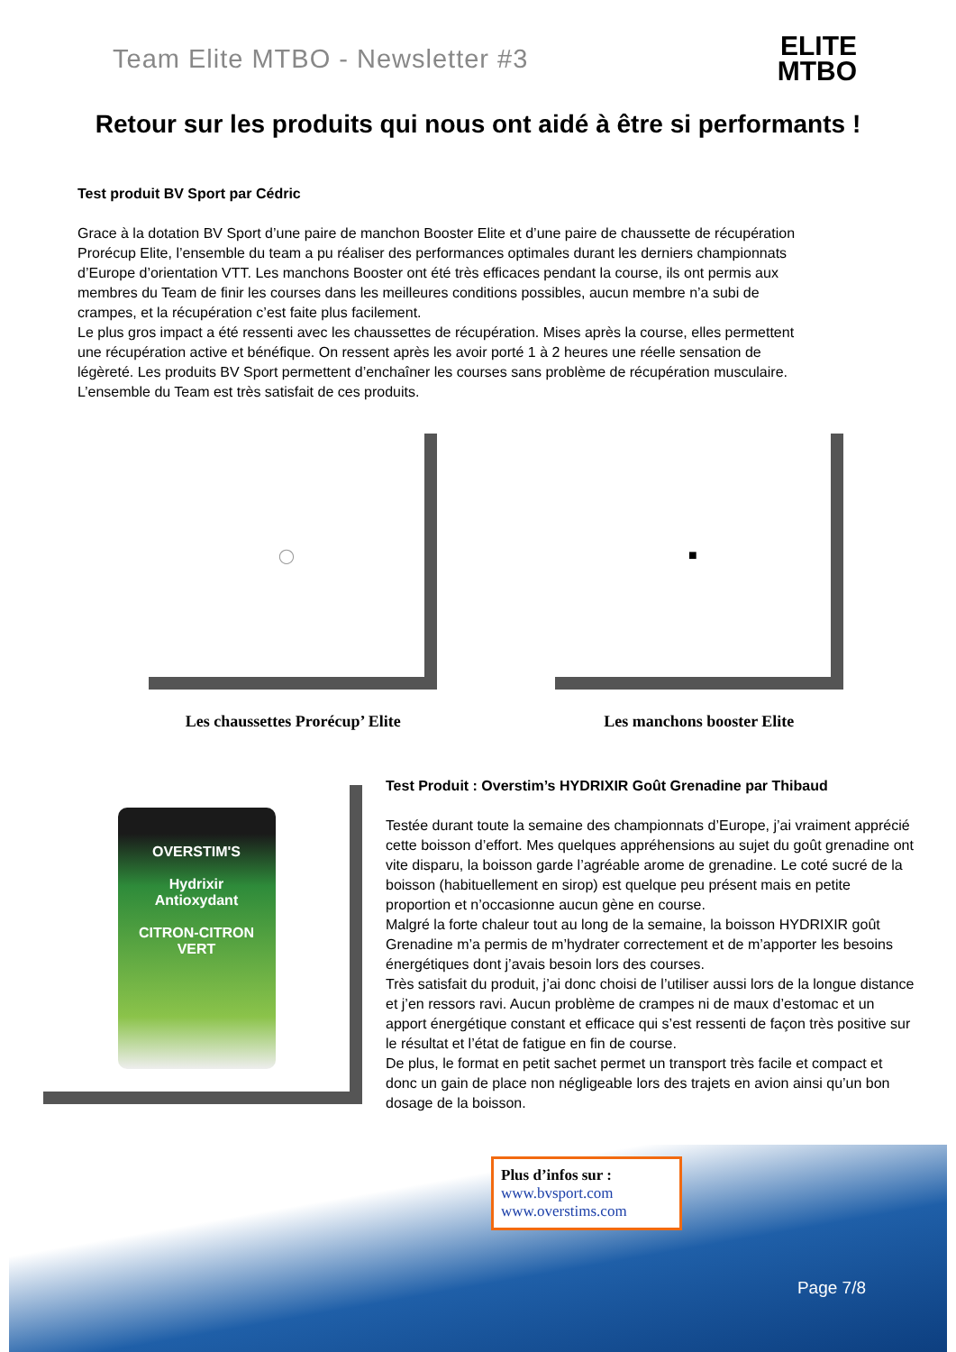Team Elite MTBO - Newsletter #3
ELITE
MTBO
Retour sur les produits qui nous ont aidé à être si performants !
Test produit BV Sport par Cédric
Grace à la dotation BV Sport d’une paire de manchon Booster Elite et d’une paire de chaussette de récupération Prorécup Elite, l’ensemble du team a pu réaliser des performances optimales durant les derniers championnats d’Europe d’orientation VTT. Les manchons Booster ont été très efficaces pendant la course, ils ont permis aux membres du Team de finir les courses dans les meilleures conditions possibles, aucun membre n’a subi de crampes, et la récupération c’est faite plus facilement.
Le plus gros impact a été ressenti avec les chaussettes de récupération. Mises après la course, elles permettent une récupération active et bénéfique. On ressent après les avoir porté 1 à 2 heures une réelle sensation de légèreté. Les produits BV Sport permettent d’enchaîner les courses sans problème de récupération musculaire.
L’ensemble du Team est très satisfait de ces produits.
◯
Les chaussettes Prorécup’ Elite
■
Les manchons booster Elite
OVERSTIM'S
Hydrixir
Antioxydant
CITRON-CITRON VERT
Test Produit : Overstim’s HYDRIXIR Goût Grenadine par Thibaud
Testée durant toute la semaine des championnats d’Europe, j’ai vraiment apprécié cette boisson d’effort. Mes quelques appréhensions au sujet du goût grenadine ont vite disparu, la boisson garde l’agréable arome de grenadine. Le coté sucré de la boisson (habituellement en sirop) est quelque peu présent mais en petite proportion et n’occasionne aucun gène en course.
Malgré la forte chaleur tout au long de la semaine, la boisson HYDRIXIR goût Grenadine m’a permis de m’hydrater correctement et de m’apporter les besoins énergétiques dont j’avais besoin lors des courses.
Très satisfait du produit, j’ai donc choisi de l’utiliser aussi lors de la longue distance et j’en ressors ravi. Aucun problème de crampes ni de maux d’estomac et un apport énergétique constant et efficace qui s’est ressenti de façon très positive sur le résultat et l’état de fatigue en fin de course.
De plus, le format en petit sachet permet un transport très facile et compact et donc un gain de place non négligeable lors des trajets en avion ainsi qu’un bon dosage de la boisson.
Plus d’infos sur :
www.bvsport.com
www.overstims.com
Page 7/8